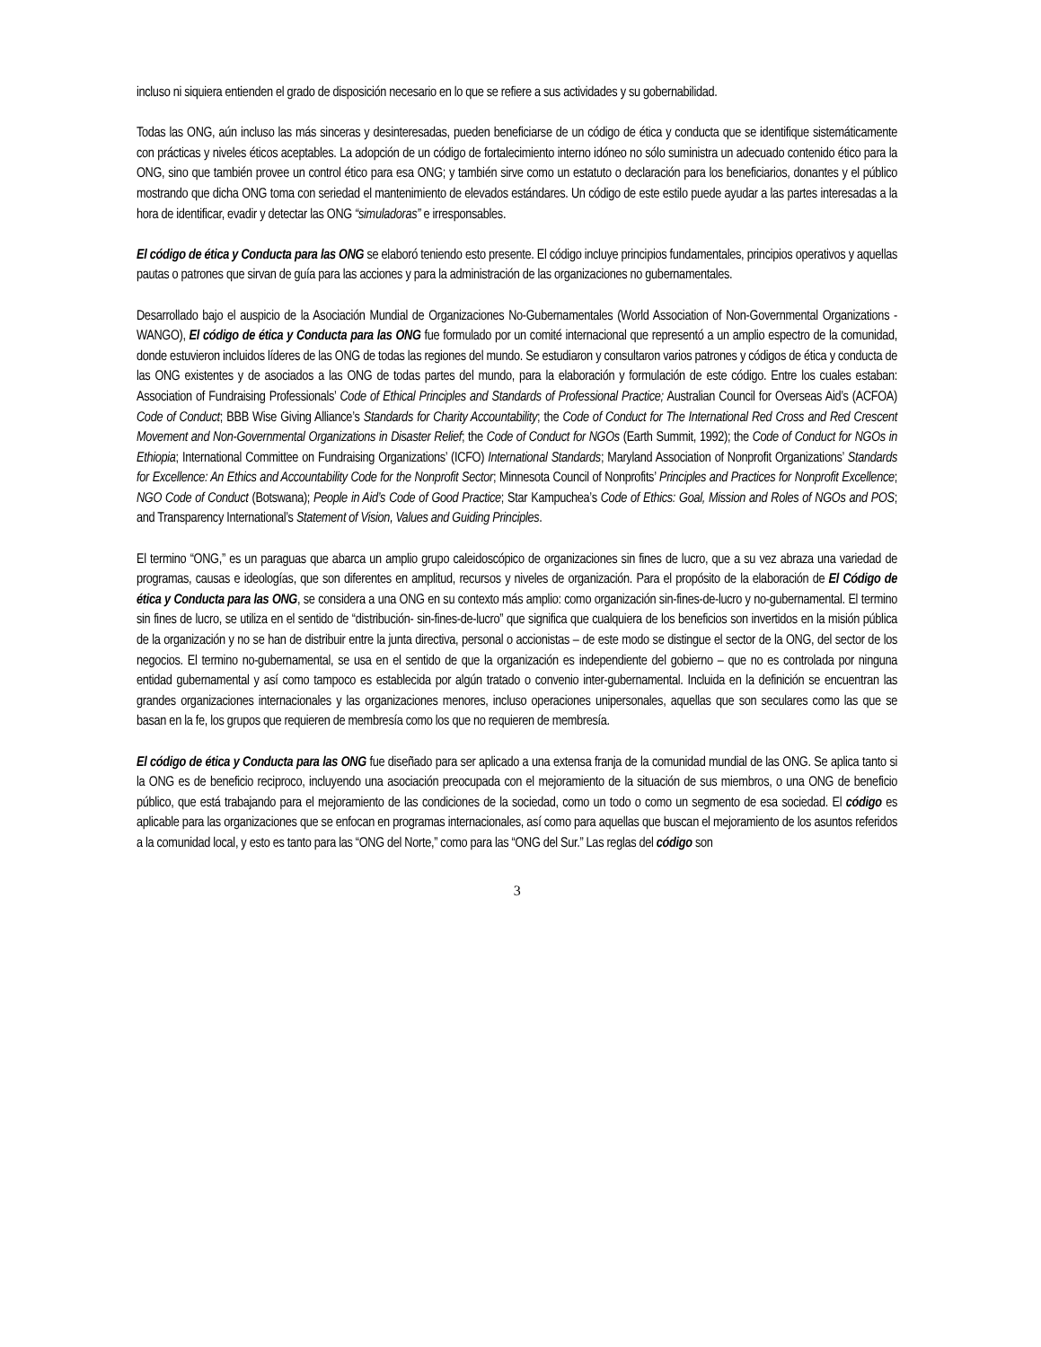incluso ni siquiera entienden el grado de disposición necesario en lo que se refiere a sus actividades y su gobernabilidad.
Todas las ONG, aún incluso las más sinceras y desinteresadas, pueden beneficiarse de un código de ética y conducta que se identifique sistemáticamente con prácticas y niveles éticos aceptables. La adopción de un código de fortalecimiento interno idóneo no sólo suministra un adecuado contenido ético para la ONG, sino que también provee un control ético para esa ONG; y también sirve como un estatuto o declaración para los beneficiarios, donantes y el público mostrando que dicha ONG toma con seriedad el mantenimiento de elevados estándares. Un código de este estilo puede ayudar a las partes interesadas a la hora de identificar, evadir y detectar las ONG “simuladoras” e irresponsables.
El código de ética y Conducta para las ONG se elaboró teniendo esto presente. El código incluye principios fundamentales, principios operativos y aquellas pautas o patrones que sirvan de guía para las acciones y para la administración de las organizaciones no gubernamentales.
Desarrollado bajo el auspicio de la Asociación Mundial de Organizaciones No-Gubernamentales (World Association of Non-Governmental Organizations - WANGO), El código de ética y Conducta para las ONG fue formulado por un comité internacional que representó a un amplio espectro de la comunidad, donde estuvieron incluidos líderes de las ONG de todas las regiones del mundo. Se estudiaron y consultaron varios patrones y códigos de ética y conducta de las ONG existentes y de asociados a las ONG de todas partes del mundo, para la elaboración y formulación de este código. Entre los cuales estaban: Association of Fundraising Professionals’ Code of Ethical Principles and Standards of Professional Practice; Australian Council for Overseas Aid’s (ACFOA) Code of Conduct; BBB Wise Giving Alliance’s Standards for Charity Accountability; the Code of Conduct for The International Red Cross and Red Crescent Movement and Non-Governmental Organizations in Disaster Relief; the Code of Conduct for NGOs (Earth Summit, 1992); the Code of Conduct for NGOs in Ethiopia; International Committee on Fundraising Organizations’ (ICFO) International Standards; Maryland Association of Nonprofit Organizations’ Standards for Excellence: An Ethics and Accountability Code for the Nonprofit Sector; Minnesota Council of Nonprofits’ Principles and Practices for Nonprofit Excellence; NGO Code of Conduct (Botswana); People in Aid’s Code of Good Practice; Star Kampuchea’s Code of Ethics: Goal, Mission and Roles of NGOs and POS; and Transparency International’s Statement of Vision, Values and Guiding Principles.
El termino “ONG,” es un paraguas que abarca un amplio grupo caleidoscópico de organizaciones sin fines de lucro, que a su vez abraza una variedad de programas, causas e ideologías, que son diferentes en amplitud, recursos y niveles de organización. Para el propósito de la elaboración de El Código de ética y Conducta para las ONG, se considera a una ONG en su contexto más amplio: como organización sin-fines-de-lucro y no-gubernamental. El termino sin fines de lucro, se utiliza en el sentido de “distribución- sin-fines-de-lucro” que significa que cualquiera de los beneficios son invertidos en la misión pública de la organización y no se han de distribuir entre la junta directiva, personal o accionistas – de este modo se distingue el sector de la ONG, del sector de los negocios. El termino no-gubernamental, se usa en el sentido de que la organización es independiente del gobierno – que no es controlada por ninguna entidad gubernamental y así como tampoco es establecida por algún tratado o convenio inter-gubernamental. Incluida en la definición se encuentran las grandes organizaciones internacionales y las organizaciones menores, incluso operaciones unipersonales, aquellas que son seculares como las que se basan en la fe, los grupos que requieren de membresía como los que no requieren de membresía.
El código de ética y Conducta para las ONG fue diseñado para ser aplicado a una extensa franja de la comunidad mundial de las ONG. Se aplica tanto si la ONG es de beneficio reciproco, incluyendo una asociación preocupada con el mejoramiento de la situación de sus miembros, o una ONG de beneficio público, que está trabajando para el mejoramiento de las condiciones de la sociedad, como un todo o como un segmento de esa sociedad. El código es aplicable para las organizaciones que se enfocan en programas internacionales, así como para aquellas que buscan el mejoramiento de los asuntos referidos a la comunidad local, y esto es tanto para las “ONG del Norte,” como para las “ONG del Sur.” Las reglas del código son
3